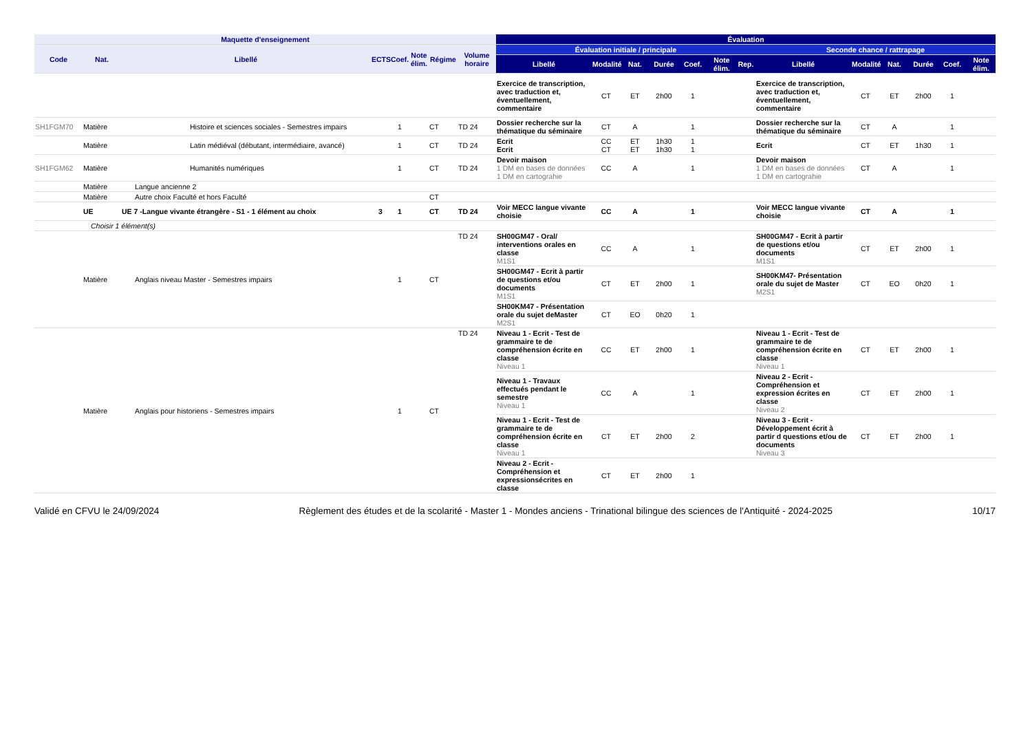| Maquette d'enseignement | | | | | | | | Évaluation | | | | | | | | | | | | |
| --- | --- | --- | --- | --- | --- | --- | --- | --- | --- | --- | --- | --- | --- | --- | --- | --- | --- | --- | --- | --- |
| Code | Nat. | Libellé | ECTS | Coef. | Note élim. | Régime | Volume horaire | Évaluation initiale / principale | | | | | | | Seconde chance / rattrapage | | | | | |
| | | | | | | | | Libellé | Modalité | Nat. | Durée | Coef. | Note élim. | Rep. | Libellé | Modalité | Nat. | Durée | Coef. | Note élim. |
| | | | | | | | | Exercice de transcription, avec traduction et, éventuellement, commentaire | CT | ET | 2h00 | 1 | | | Exercice de transcription, avec traduction et, éventuellement, commentaire | CT | ET | 2h00 | 1 | |
| SH1FGM70 | Matière | Histoire et sciences sociales - Semestres impairs | | 1 | | CT | TD 24 | Dossier recherche sur la thématique du séminaire | CT | A | | 1 | | | Dossier recherche sur la thématique du séminaire | CT | A | | 1 | |
| | Matière | Latin médiéval (débutant, intermédiaire, avancé) | | 1 | | CT | TD 24 | Ecrit Ecrit | CC CT | ET ET | 1h30 1h30 | 1 1 | | | Ecrit | CT | ET | 1h30 | 1 | |
| SH1FGM62 | Matière | Humanités numériques | | 1 | | CT | TD 24 | Devoir maison 1 DM en bases de données 1 DM en cartograhie | CC | A | | 1 | | | Devoir maison 1 DM en bases de données 1 DM en cartograhie | CT | A | | 1 | |
| | Matière | Langue ancienne 2 | | | | | | | | | | | | | | | | | | |
| | Matière | Autre choix Faculté et hors Faculté | | | | CT | | | | | | | | | | | | | | |
| | UE | UE 7 -Langue vivante étrangère - S1 - 1 élément au choix | 3 | 1 | | CT | TD 24 | Voir MECC langue vivante choisie | CC | A | | 1 | | | Voir MECC langue vivante choisie | CT | A | | 1 | |
| | Choisir 1 élément(s) | | | | | | | | | | | | | | | | | | | |
| | Matière | Anglais niveau Master - Semestres impairs | | 1 | | CT | TD 24 | SH00GM47 - Oral/ interventions orales en classe M1S1 | CC | A | | 1 | | | SH00GM47 - Ecrit à partir de questions et/ou documents M1S1 | CT | ET | 2h00 | 1 | |
| | | | | | | | | SH00GM47 - Ecrit à partir de questions et/ou documents M1S1 | CT | ET | 2h00 | 1 | | | SH00KM47- Présentation orale du sujet de Master M2S1 | CT | EO | 0h20 | 1 | |
| | | | | | | | | SH00KM47 - Présentation orale du sujet deMaster M2S1 | CT | EO | 0h20 | 1 | | | | | | | | |
| | Matière | Anglais pour historiens - Semestres impairs | | 1 | | CT | TD 24 | Niveau 1 - Ecrit - Test de grammaire te de compréhension écrite en classe Niveau 1 | CC | ET | 2h00 | 1 | | | Niveau 1 - Ecrit - Test de grammaire te de compréhension écrite en classe Niveau 1 | CT | ET | 2h00 | 1 | |
| | | | | | | | | Niveau 1 - Travaux effectués pendant le semestre Niveau 1 | CC | A | | 1 | | | Niveau 2 - Ecrit - Compréhension et expression écrites en classe Niveau 2 | CT | ET | 2h00 | 1 | |
| | | | | | | | | Niveau 1 - Ecrit - Test de grammaire te de compréhension écrite en classe Niveau 1 | CT | ET | 2h00 | 2 | | | Niveau 3 - Ecrit - Développement écrit à partir d questions et/ou de documents Niveau 3 | CT | ET | 2h00 | 1 | |
| | | | | | | | | Niveau 2 - Ecrit - Compréhension et expressionsécrites en classe | CT | ET | 2h00 | 1 | | | | | | | | |
Validé en CFVU le 24/09/2024 Règlement des études et de la scolarité - Master 1 - Mondes anciens - Trinational bilingue des sciences de l'Antiquité - 2024-2025 10/17